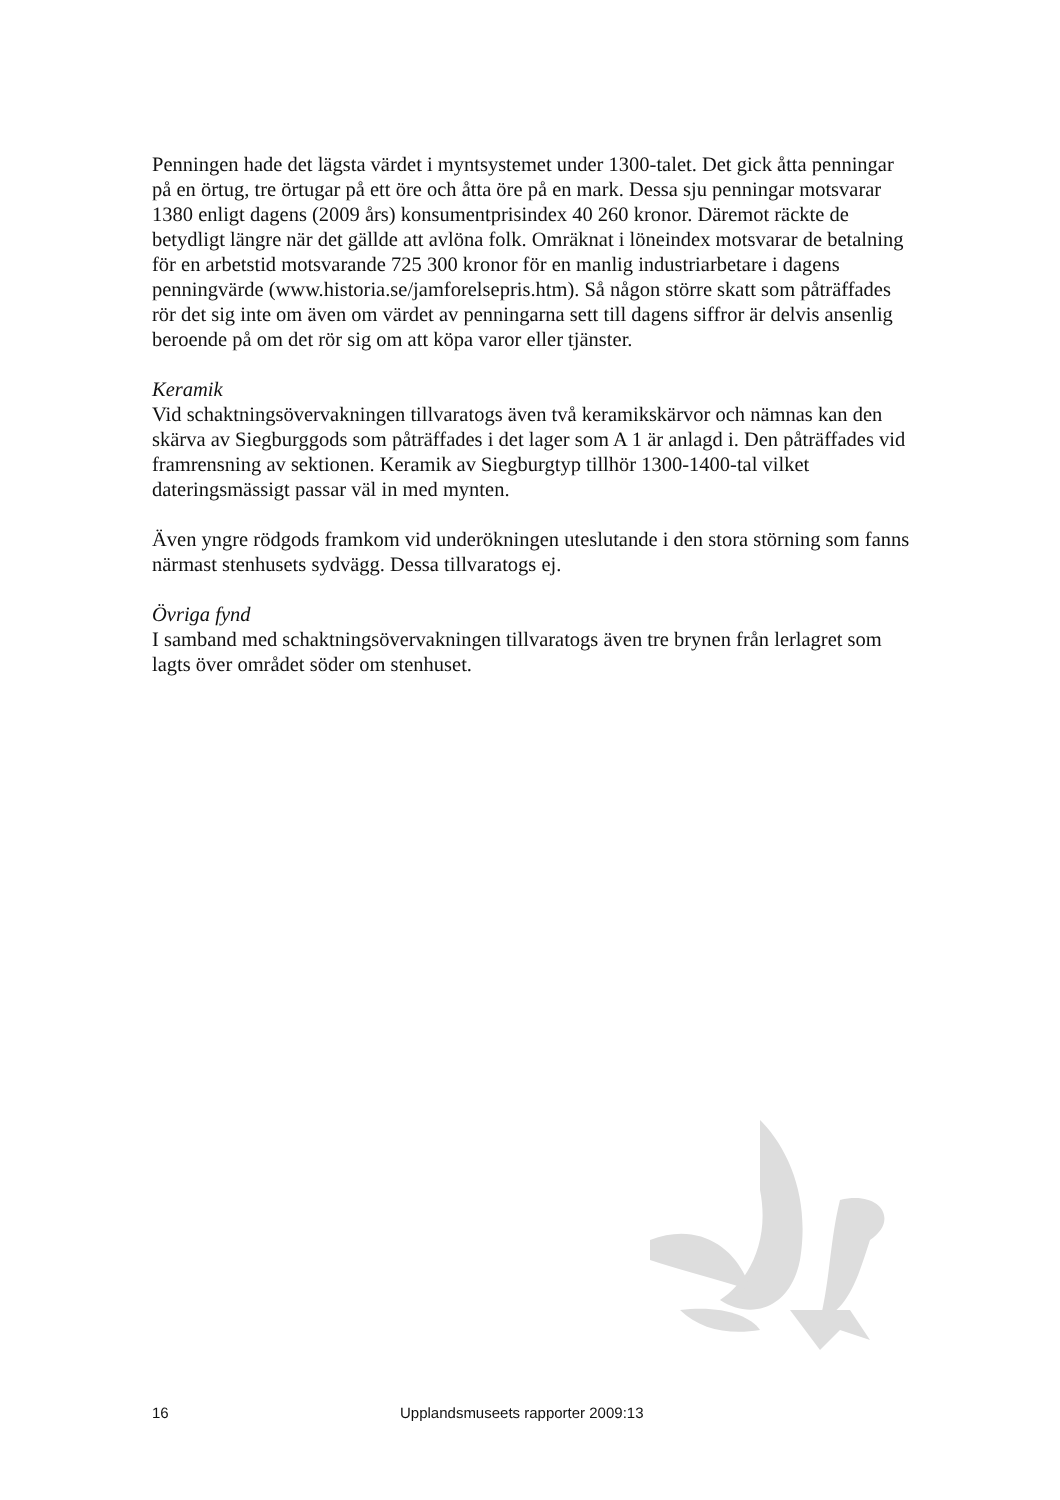Penningen hade det lägsta värdet i myntsystemet under 1300-talet. Det gick åtta penningar på en örtug, tre örtugar på ett öre och åtta öre på en mark. Dessa sju penningar motsvarar 1380 enligt dagens (2009 års) konsumentprisindex 40 260 kronor. Däremot räckte de betydligt längre när det gällde att avlöna folk. Omräknat i löneindex motsvarar de betalning för en arbetstid motsvarande 725 300 kronor för en manlig industriarbetare i dagens penningvärde (www.historia.se/jamforelsepris.htm). Så någon större skatt som påträffades rör det sig inte om även om värdet av penningarna sett till dagens siffror är delvis ansenlig beroende på om det rör sig om att köpa varor eller tjänster.
Keramik
Vid schaktningsövervakningen tillvaratogs även två keramikskärvor och nämnas kan den skärva av Siegburggods som påträffades i det lager som A 1 är anlagd i. Den påträffades vid framrensning av sektionen. Keramik av Siegburgtyp tillhör 1300-1400-tal vilket dateringsmässigt passar väl in med mynten.
Även yngre rödgods framkom vid underökningen uteslutande i den stora störning som fanns närmast stenhusets sydvägg. Dessa tillvaratogs ej.
Övriga fynd
I samband med schaktningsövervakningen tillvaratogs även tre brynen från lerlagret som lagts över området söder om stenhuset.
16 Upplandsmuseets rapporter 2009:13